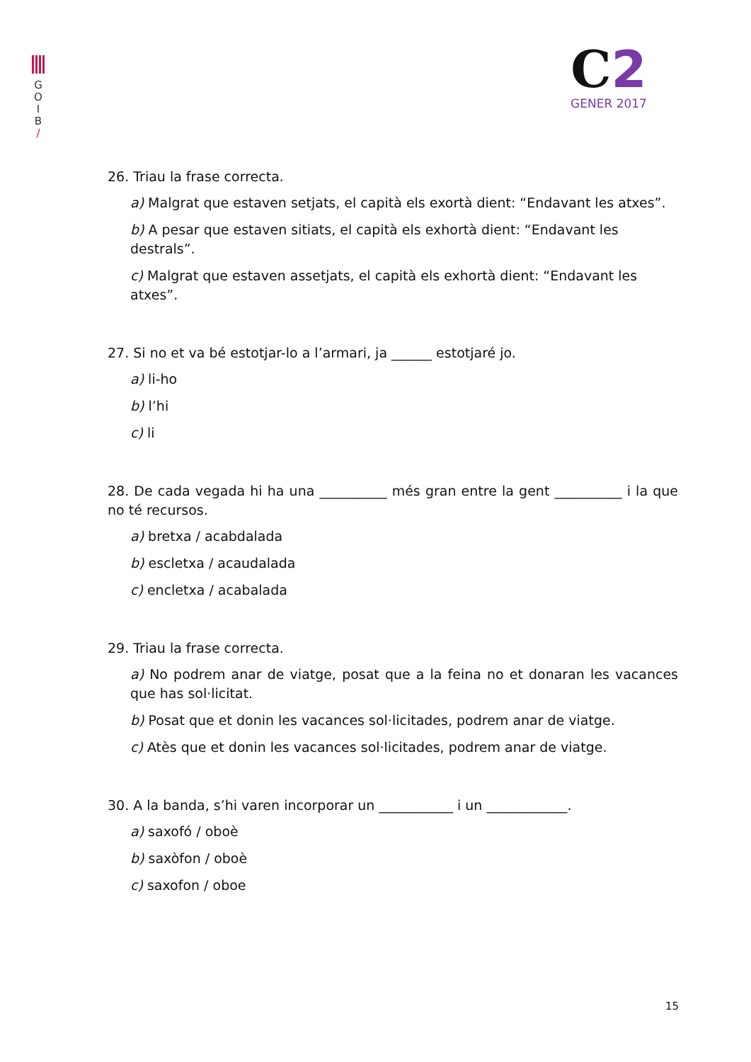G
O
I
B
/
C2
GENER 2017
26. Triau la frase correcta.
a) Malgrat que estaven setjats, el capità els exortà dient: “Endavant les atxes”.
b) A pesar que estaven sitiats, el capità els exhortà dient: “Endavant les destrals”.
c) Malgrat que estaven assetjats, el capità els exhortà dient: “Endavant les atxes”.
27. Si no et va bé estotjar-lo a l’armari, ja ______ estotjaré jo.
a) li-ho
b) l’hi
c) li
28. De cada vegada hi ha una __________ més gran entre la gent __________ i la que no té recursos.
a) bretxa / acabdalada
b) escletxa / acaudalada
c) encletxa / acabalada
29. Triau la frase correcta.
a) No podrem anar de viatge, posat que a la feina no et donaran les vacances que has sol·licitat.
b) Posat que et donin les vacances sol·licitades, podrem anar de viatge.
c) Atès que et donin les vacances sol·licitades, podrem anar de viatge.
30. A la banda, s’hi varen incorporar un ___________ i un ____________.
a) saxofó / oboè
b) saxòfon / oboè
c) saxofon / oboe
15